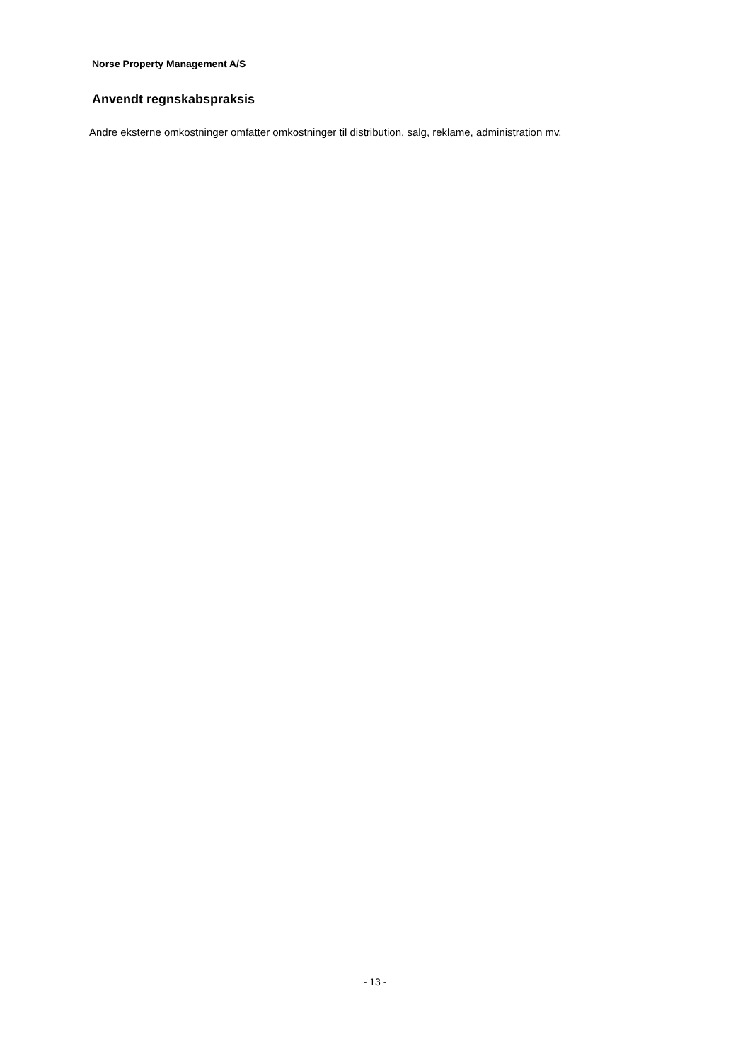Norse Property Management A/S
Anvendt regnskabspraksis
Andre eksterne omkostninger omfatter omkostninger til distribution, salg, reklame, administration mv.
- 13 -